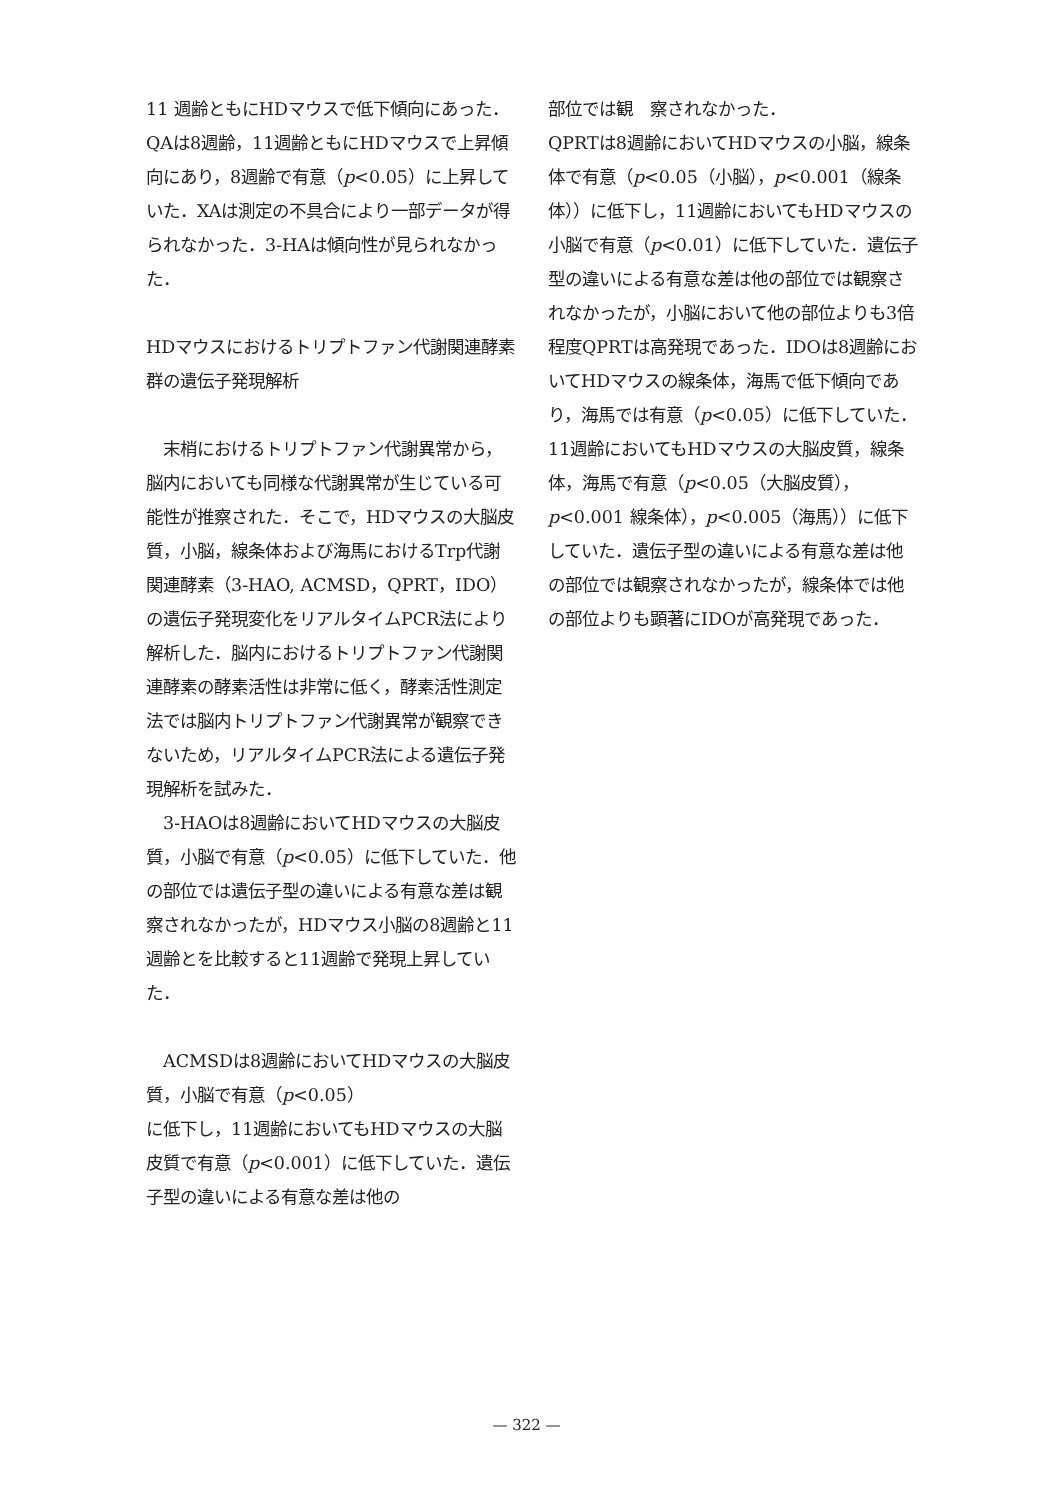11 週齢ともにHDマウスで低下傾向にあった．QAは8週齢，11週齢ともにHDマウスで上昇傾向にあり，8週齢で有意（p<0.05）に上昇していた．XAは測定の不具合により一部データが得られなかった．3-HAは傾向性が見られなかった．
HDマウスにおけるトリプトファン代謝関連酵素群の遺伝子発現解析
　末梢におけるトリプトファン代謝異常から，脳内においても同様な代謝異常が生じている可能性が推察された．そこで，HDマウスの大脳皮質，小脳，線条体および海馬におけるTrp代謝関連酵素（3-HAO, ACMSD，QPRT，IDO）の遺伝子発現変化をリアルタイムPCR法により解析した．脳内におけるトリプトファン代謝関連酵素の酵素活性は非常に低く，酵素活性測定法では脳内トリプトファン代謝異常が観察できないため，リアルタイムPCR法による遺伝子発現解析を試みた．
　3-HAOは8週齢においてHDマウスの大脳皮質，小脳で有意（p<0.05）に低下していた．他の部位では遺伝子型の違いによる有意な差は観察されなかったが，HDマウス小脳の8週齢と11週齢とを比較すると11週齢で発現上昇していた．
　ACMSDは8週齢においてHDマウスの大脳皮質，小脳で有意（p<0.05）
に低下し，11週齢においてもHDマウスの大脳皮質で有意（p<0.001）に低下していた．遺伝子型の違いによる有意な差は他の
部位では観　察されなかった．
QPRTは8週齢においてHDマウスの小脳，線条体で有意（p<0.05（小脳），p<0.001（線条体））に低下し，11週齢においてもHDマウスの小脳で有意（p<0.01）に低下していた．遺伝子型の違いによる有意な差は他の部位では観察されなかったが，小脳において他の部位よりも3倍程度QPRTは高発現であった．IDOは8週齢においてHDマウスの線条体，海馬で低下傾向であり，海馬では有意（p<0.05）に低下していた．11週齢においてもHDマウスの大脳皮質，線条体，海馬で有意（p<0.05（大脳皮質），p<0.001 線条体），p<0.005（海馬））に低下していた．遺伝子型の違いによる有意な差は他の部位では観察されなかったが，線条体では他の部位よりも顕著にIDOが高発現であった．
— 322 —